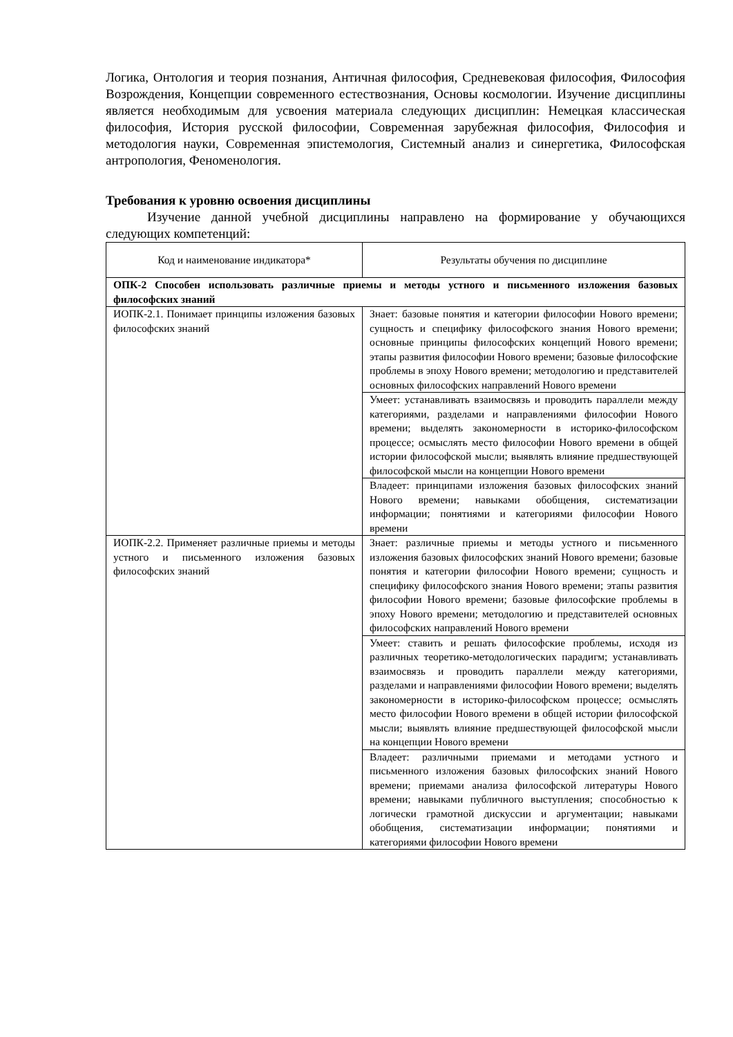Логика, Онтология и теория познания, Античная философия, Средневековая философия, Философия Возрождения, Концепции современного естествознания, Основы космологии. Изучение дисциплины является необходимым для усвоения материала следующих дисциплин: Немецкая классическая философия, История русской философии, Современная зарубежная философия, Философия и методология науки, Современная эпистемология, Системный анализ и синергетика, Философская антропология, Феноменология.
Требования к уровню освоения дисциплины
Изучение данной учебной дисциплины направлено на формирование у обучающихся следующих компетенций:
| Код и наименование индикатора* | Результаты обучения по дисциплине |
| ОПК-2 Способен использовать различные приемы и методы устного и письменного изложения базовых философских знаний | |
| ИОПК-2.1. Понимает принципы изложения базовых философских знаний | Знает: базовые понятия и категории философии Нового времени; сущность и специфику философского знания Нового времени; основные принципы философских концепций Нового времени; этапы развития философии Нового времени; базовые философские проблемы в эпоху Нового времени; методологию и представителей основных философских направлений Нового времени |
| | Умеет: устанавливать взаимосвязь и проводить параллели между категориями, разделами и направлениями философии Нового времени; выделять закономерности в историко-философском процессе; осмыслять место философии Нового времени в общей истории философской мысли; выявлять влияние предшествующей философской мысли на концепции Нового времени |
| | Владеет: принципами изложения базовых философских знаний Нового времени; навыками обобщения, систематизации информации; понятиями и категориями философии Нового времени |
| ИОПК-2.2. Применяет различные приемы и методы устного и письменного изложения базовых философских знаний | Знает: различные приемы и методы устного и письменного изложения базовых философских знаний Нового времени; базовые понятия и категории философии Нового времени; сущность и специфику философского знания Нового времени; этапы развития философии Нового времени; базовые философские проблемы в эпоху Нового времени; методологию и представителей основных философских направлений Нового времени |
| | Умеет: ставить и решать философские проблемы, исходя из различных теоретико-методологических парадигм; устанавливать взаимосвязь и проводить параллели между категориями, разделами и направлениями философии Нового времени; выделять закономерности в историко-философском процессе; осмыслять место философии Нового времени в общей истории философской мысли; выявлять влияние предшествующей философской мысли на концепции Нового времени |
| | Владеет: различными приемами и методами устного и письменного изложения базовых философских знаний Нового времени; приемами анализа философской литературы Нового времени; навыками публичного выступления; способностью к логически грамотной дискуссии и аргументации; навыками обобщения, систематизации информации; понятиями и категориями философии Нового времени |